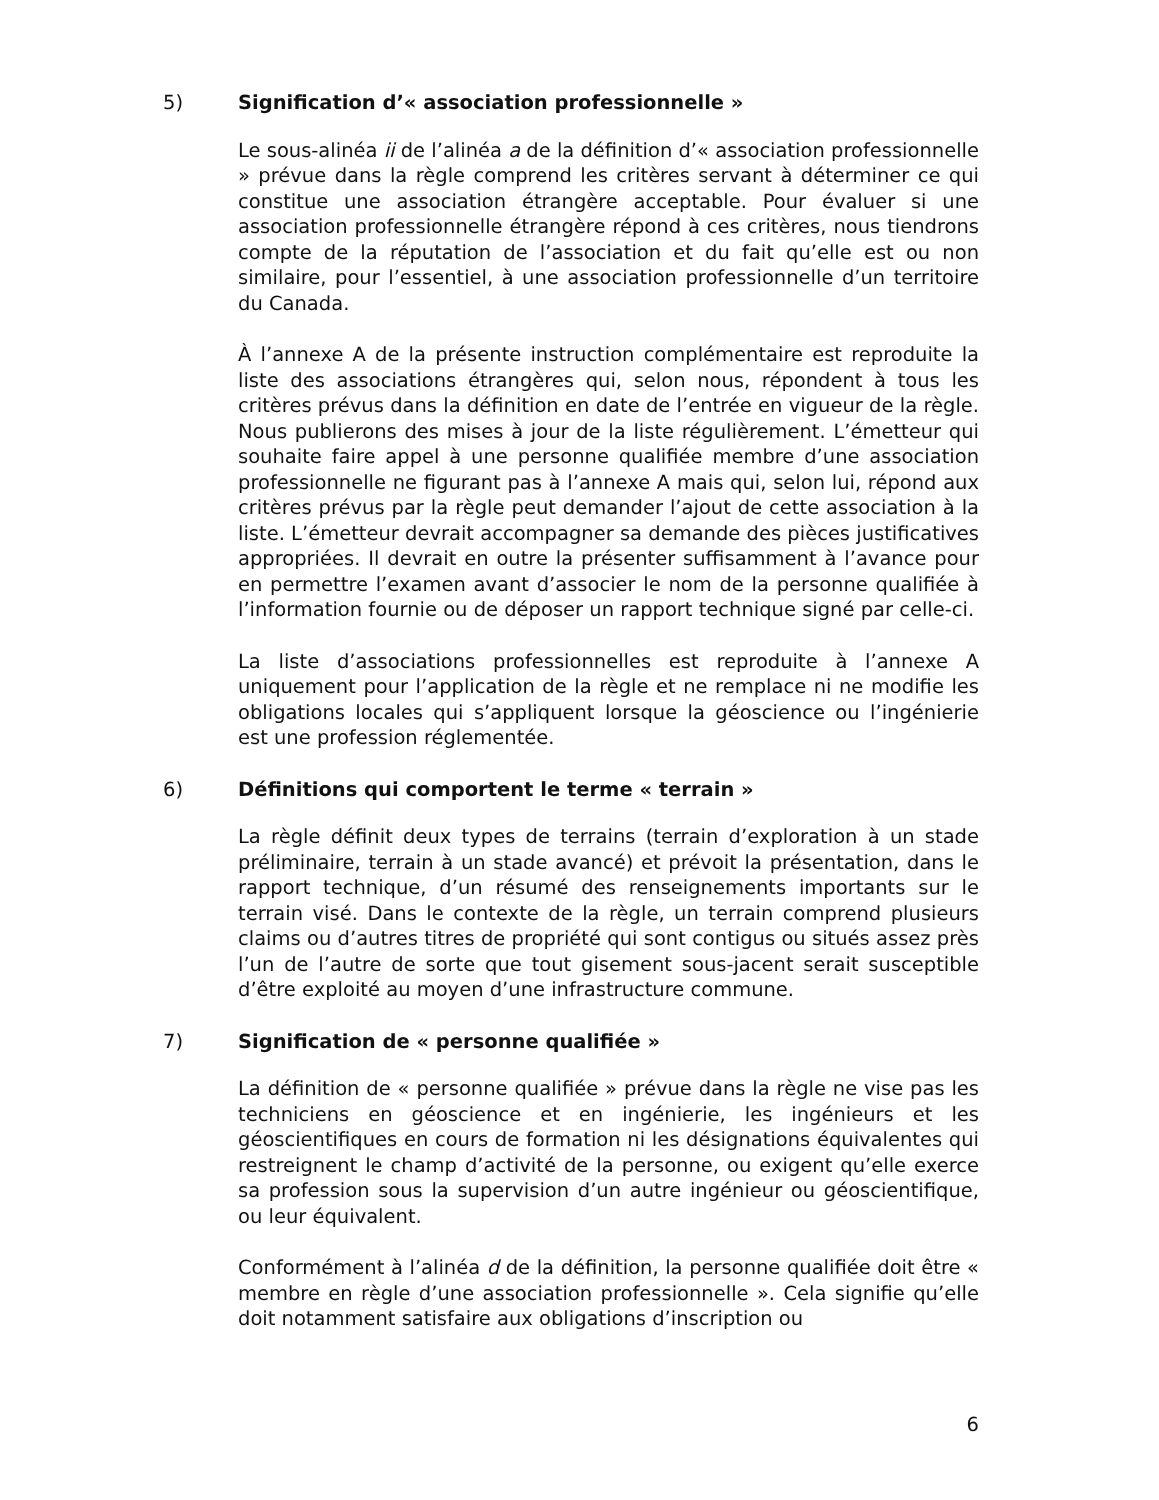5) Signification d’« association professionnelle »
Le sous-alinéa ii de l’alinéa a de la définition d’« association professionnelle » prévue dans la règle comprend les critères servant à déterminer ce qui constitue une association étrangère acceptable. Pour évaluer si une association professionnelle étrangère répond à ces critères, nous tiendrons compte de la réputation de l’association et du fait qu’elle est ou non similaire, pour l’essentiel, à une association professionnelle d’un territoire du Canada.
À l’annexe A de la présente instruction complémentaire est reproduite la liste des associations étrangères qui, selon nous, répondent à tous les critères prévus dans la définition en date de l’entrée en vigueur de la règle. Nous publierons des mises à jour de la liste régulièrement. L’émetteur qui souhaite faire appel à une personne qualifiée membre d’une association professionnelle ne figurant pas à l’annexe A mais qui, selon lui, répond aux critères prévus par la règle peut demander l’ajout de cette association à la liste. L’émetteur devrait accompagner sa demande des pièces justificatives appropriées. Il devrait en outre la présenter suffisamment à l’avance pour en permettre l’examen avant d’associer le nom de la personne qualifiée à l’information fournie ou de déposer un rapport technique signé par celle-ci.
La liste d’associations professionnelles est reproduite à l’annexe A uniquement pour l’application de la règle et ne remplace ni ne modifie les obligations locales qui s’appliquent lorsque la géoscience ou l’ingénierie est une profession réglementée.
6) Définitions qui comportent le terme « terrain »
La règle définit deux types de terrains (terrain d’exploration à un stade préliminaire, terrain à un stade avancé) et prévoit la présentation, dans le rapport technique, d’un résumé des renseignements importants sur le terrain visé. Dans le contexte de la règle, un terrain comprend plusieurs claims ou d’autres titres de propriété qui sont contigus ou situés assez près l’un de l’autre de sorte que tout gisement sous-jacent serait susceptible d’être exploité au moyen d’une infrastructure commune.
7) Signification de « personne qualifiée »
La définition de « personne qualifiée » prévue dans la règle ne vise pas les techniciens en géoscience et en ingénierie, les ingénieurs et les géoscientifiques en cours de formation ni les désignations équivalentes qui restreignent le champ d’activité de la personne, ou exigent qu’elle exerce sa profession sous la supervision d’un autre ingénieur ou géoscientifique, ou leur équivalent.
Conformément à l’alinéa d de la définition, la personne qualifiée doit être « membre en règle d’une association professionnelle ». Cela signifie qu’elle doit notamment satisfaire aux obligations d’inscription ou
6